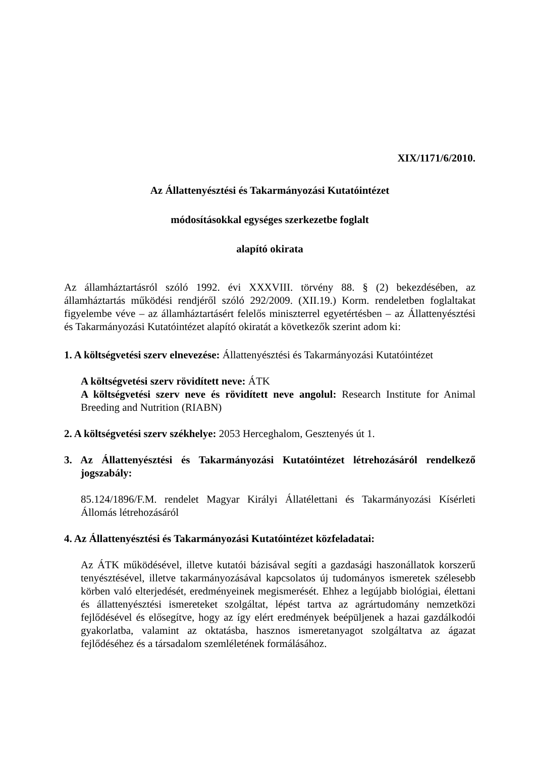XIX/1171/6/2010.
Az Állattenyésztési és Takarmányozási Kutatóintézet
módosításokkal egységes szerkezetbe foglalt
alapító okirata
Az államháztartásról szóló 1992. évi XXXVIII. törvény 88. § (2) bekezdésében, az államháztartás működési rendjéről szóló 292/2009. (XII.19.) Korm. rendeletben foglaltakat figyelembe véve – az államháztartásért felelős miniszterrel egyetértésben – az Állattenyésztési és Takarmányozási Kutatóintézet alapító okiratát a következők szerint adom ki:
1. A költségvetési szerv elnevezése: Állattenyésztési és Takarmányozási Kutatóintézet
A költségvetési szerv rövidített neve: ÁTK
A költségvetési szerv neve és rövidített neve angolul: Research Institute for Animal Breeding and Nutrition (RIABN)
2. A költségvetési szerv székhelye: 2053 Herceghalom, Gesztenyés út 1.
3. Az Állattenyésztési és Takarmányozási Kutatóintézet létrehozásáról rendelkező jogszabály:
85.124/1896/F.M. rendelet Magyar Királyi Állatélettani és Takarmányozási Kísérleti Állomás létrehozásáról
4. Az Állattenyésztési és Takarmányozási Kutatóintézet közfeladatai:
Az ÁTK működésével, illetve kutatói bázisával segíti a gazdasági haszonállatok korszerű tenyésztésével, illetve takarmányozásával kapcsolatos új tudományos ismeretek szélesebb körben való elterjedését, eredményeinek megismerését. Ehhez a legújabb biológiai, élettani és állattenyésztési ismereteket szolgáltat, lépést tartva az agrártudomány nemzetközi fejlődésével és elősegítve, hogy az így elért eredmények beépüljenek a hazai gazdálkodói gyakorlatba, valamint az oktatásba, hasznos ismeretanyagot szolgáltatva az ágazat fejlődéséhez és a társadalom szemléletének formálásához.